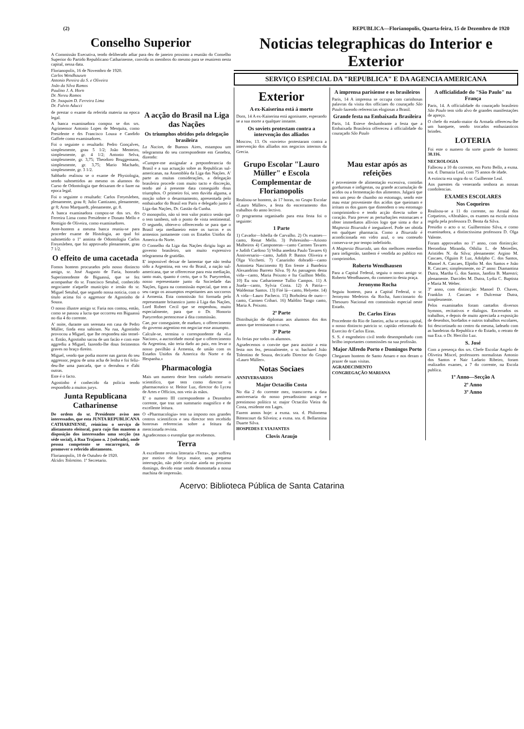(2) REPUBLICA—Florianopolis, Quarta-feira, 15 de Dezembro de 1920
Conselho Superior
A Commissão Executiva, tendo deliberado adiar para dez de janeiro proximo a reunião do Conselho Superior do Partido Republicano Catharinense, convida os membros do mesmo para se reunirem nesta capital, nessa data.
Florianopolis, 16 de Novembro de 1920.
Carlos Wendhausen
Antonio Pereira da S. e Oliveira
João da Silva Ramos
Paulino J. A. Horn
Dr. Nereu Ramos
Dr. Joaquim D. Ferreira Lima
Dr. Fulvio Aducci
de prestar o exame da referida materia na epoca legal.
A banca examinadora compoz se dos srs. Agrimensor Antonio Lopes de Mesquita, como Presidente e drs Francisco Louza e Candido Gaffrée como examinadores.
Foi o seguinte o resultado: Pedro Gonçalves, simplesmente, grau 5 1/2; João Menteiro, simplesmente, gr. 4 1/2; Antonio Selva, simplesmente, gr. 3,75; Theodoro Bruggemann, simplesmente, gr. 3,75; Mario Machado, simplesmente, gr. 3 1/2.
Sabbado realisou se o exame de Physiologia, sendo submettidos ao mesmo os alumnos do Curso de Odontologia que deixaram de o fazer na epoca legal.
Foi o seguinte o resultado: Carlos Freyesleben, plenamente, grau 8; Julio Cantizano, plenamente, gr 8; Arno Marquardt, plenamente, gr. 8.
A banca examinadora compoz-se dos srs. drs Ferreira Lima como Presidente e Donato Mello e Remigio de Oliveira, como examinadores.
Ante-hontem a mesma banca reuniu-se para proceder exame de Histologia, ao qual foi submettido o 1º annista de Odontologia Carlos Freyesleben, que foi approvado plenamente, grau 7 1/2.
O effeito de uma cacetada
Fomos hontem procurados pelo nosso distincto amigo, sr. José Augusto de Faria, honrado Superintendente de Biguassú, que se fez acompanhar do sr. Francisco Setubal, conhecido negociante n'aquelle municipio e irmão do sr. Miguel Setubal, que segundo nossa noticia, com o titulo acima foi o aggressor de Agostinho de Souza.
O nosso illustre amigo sr. Faria nos contou, então, como se passou a lucta que occorreu em Biguassú no dia 4 do corrente.
A' noite, durante um serenata em casa de Pedro Müller, finda esta sahiram. Na rua, Agostinho provocou a Miguel, que lhe respondeu não temel-o. Então, Agostinho sacou de um facão e com este aggrediu a Miguel, fazendo-lhe dous ferimentos graves no braço direito.
Miguel, vendo que podia morrer nas garras do seu aggressor, pegou de uma acha de lenha e foi feliz-deu-lhe uma pancada, que o derrubou e d'ahi outras.
Este é o facto.
Agostinho é conhecido da policia tendo respondido a muitos jurys.
Junta Republicana Catharinense
De ordem do sr. Presidente aviso aos interessados, que esta JUNTA REPUBLICANA CATHARINENSE, reiniciou o serviço de alistamento eleitoral, para cujo fim mantem a disposição dos interessados uma secção (na séde social), á Rua Trajano n. 2 (sobrado), onde pessoa competente se encarregará, de promover o referido alistamento.
Florianopolis, 18 de Outubro de 1920.
Alcides Tolentino. 1º Secretario.
A acção do Brasil na Liga das Nações
Os triumphos obtidos pela delegação brasileira
La Nacion, de Buenos Aires, estampou um telegramma do seu correspondente em Genebra, dizendo:
«Cumpre-me assignalar a preponderancia do Brasil e a sua actuação sobre as Republicas sul-americanas, na Assembléa da Liga das Nações. A' parte as muitas considerações, a delegação brasileira procede com muito tacto e discreção, tendo até á presente data conseguido dous triumphos. O primeiro foi, sem duvida alguma, a moção sobre o desarmamento, apresentada pelo embaixador do Brasil em Paris e delegado junto á Liga das Nações, Dr. Gastão da Cunha.
O monopolio, não só tem valor pratico senão que o tem tambem, sob o ponto de vista sentimental. O segundo, obteve-o offerecendo se para que o Brasil seja medianeiro entre os turcos e os armenios juntamente com os Estados Unidos da America do Norte.
O Conselho da Liga das Nações dirigiu logo ao governo brasileiro, um muito expressivo telegramma de gratidão.
E' impossivel deixar de lamentar que não tenha sido a Argentina, em vez do Brasil, a nação sul-americana, que se offerecesse para esta mediação, tanto mais, quanto é certo, que o Sr. Pueyrredon, nosso representante junto da Sociedade das Nações, figura na commissão especial, que tem a seu cargo os assumptos respeitantes aos soccorros á Armenia. Esta commissão foi formada pelo representante britannico junto á Liga das Nações, Lord Robert Cecil que se empenhou, muito especialmente, para que o Dr. Honorio Pueyrredon pertencesse á dita commissão.
Cae, por conseguinte, de maduro, o offerecimento do governo argentino em negociar esse assumpto.
Calcule-se, termina o correspondente da «La Nacion», a auctoridade moral que o offerecimento da Argentina, não teria dado ao paiz, em levar o nosso pavilhão á Armenia, de união com os Estados Unidos da America do Norte e da Hespanha.»
Pharmacologia
Mais um numero deste bem cuidado mensario scientifico, que tem como director o pharmaceutico sr. Heitor Luz, director do Lyceu de Artes e Officios, nos veio ás mãos.
E' o numero III correspondente a Dezembro corrente, que traz um summario magnifico e de excellente leitura.
O «Pharmacologia» tem sa imposto nos grandes centros scientificos e seu director tem recebido honrosas referencias sobre a feitura da mencionada revista.
Agradecemos o exemplar que recebemos.
Terra
A excellente revista litteraria «Terra», que soffreu por motivo de força maior, uma pequena interrupção, não póde circular ainda no proximo domingo, devido estar sendo desmontada a nossa machina de impressão.
Noticias telegraphicas do Interior e Exterior
SERVIÇO ESPECIAL DA "REPUBLICA" E DA AGENCIA AMERICANA
Exterior
A ex-Kaiserina está á morte
Dorn, 14 A ex-Kaiserina está agonisante, esperando se a sua morte a qualquer instante.
Os soviets protestam contra a intervenção dos alliados
Moscow, 13. Os «soviets» protestaram contra a intervenção dos alliados nos negocios internos da Grecia.
A imprensa parisiense e os brasileiros
Paris, 14 A imprensa se occupa com carinhosas palavras da visita dos officiaes do couraçado São Paulo fazendo referencias elogiosas a Brasil.
Grande festa na Embaixada Brasileira
Paris, 14. Esteve deslumbrante a festa que a Embaixada Brasileira offereceu á officialidade do couraçado São Paulo
A officialidade do "São Paulo" na França
Paris, 14. A officialidade do couraçado brasileiro São Paulo tem sido alvo de grandes manifestações de apreço.
O chefe do estado-maior da Armada offereceu-lhe um banquete, sendo trocados enthusiasticos brindes.
LOTERIA
Foi este o numero da sorte grande de hontem: 38.116.
Grupo Escolar "Lauro Müller" e Escola Complementar de Florianopolis
Realisou-se hontem, ás 17 horas, no Grupo Escolar «Lauro Müller», a festa do encerramento dos trabalhos do anno lectivo.
O programma organisado para esta festa foi o seguinte:
1 Parte
1) Cavador—Isbella de Carvalho. 2) Os exames—canto, Renat Mello. 3) Pobresinho—Ariosto Malheiros 4) Camponeras—canto Carmen Tavares e Judith Cardoso 5) Velha anedota Paulo Tavares 6) Anniversario—canto, Judith P. Bastos Oliveira e Olga Vicchetti. 7) Canarinho dobradó—canto Antonieta Nascimento 8) Em frente á Bandeira Alexandrino Barreto Silva. 9) As passagens desta vida—canto, Maria Peixoto e Ita Guilhon Mello. 10) Eu sou Catharinense Tullio Campos. 11) A Joada—canto, Sylvia Costa. 12) A Patria—Waldemar Santos. 13) Fité lá—canto, Helyette. 14) A vida—Lauro Pacheco. 15) Borboleta de ouro—canto, Carmen Cribari. 16) Maldito Tango canto, Maria A. Peixoto.
2ª Parte
Distribuição de diplomas aos alumnos dos 4os annos que terminaram o curso.
3ª Parte
As ferias por todos os alumnos.
Agradecemos o convite que para assistir a esta festa nos fez, pessoalmente, o sr. bacharel João Tolentino de Souza, decicado Director do Grupo «Lauro Müller».
Notas Sociaes
ANNIVERSARIOS
Major Octacilio Costa
No dia 2 do corrente mez, transcorreu a data anniversaria do nosso prezadissimo amigo e prestimoso político sr. major Octacilio Vieira da Costa, residente em Lages.
Fazem annos hoje: a exma. sra. d. Philomena Bittencourt da Silveira; a exma. sra. d. Bellarmina Duarte Silva.
HOSPEDES E VIAJANTES
Clovis Araujo
Mau estar após as refeições
é proveniente de alimentação excessiva, comidas gordurosas e indigestas, ou grande accumulação de acidos ou a fermentação dos alimentos. Julgará que tem um peso de chumbo no estomago, sendo este mau estar proveniente dos acidos que queimam e irritam os dos gazes que distendem o seu estomago comprimindo-o e tendo acção directa sobre o coração. Para prever as perturbações estomacaes e obter immediatos allivios logo que sinta a dor a Magnesia Bisurada é inegualavel. Pode ser obtida em qualquer pharmacia. Como a Bisurada é acondicionada em vidro azul, o seu conteudo conserva-se por tempo indefinido.
A Magnesia Bisurada, um dos melhores remedios para indigestão, tambem é vendida ao publico em comprimidos.
Roberto Wendhausen
Para a Capital Federal, seguiu o nosso amigo sr. Roberto Wendhausen, do commercio desta praça.
Jeronymo Rocha
Seguiu hontem, para a Capital Federal, o sr. Jeronymo Medeiros da Rocha, funccionario do Thesouro Nacional em commissão especial neste Estado.
Dr. Carlos Eiras
Procedente do Rio de Janeiro, acha se nesta capital, o nosso distincto patricio sr. capitão reformado do Exercito dr Carlos Eiras.
S. S. é engenheiro civil tendo desempenhado com brilho importantes commissões na sua profissão.
Major Alfredo Porto e Domingos Porto
Chegaram hontem de Santo Amaro e nos deram o prazer de suas visitas.
AGRADECIMENTO
CONGREGAÇÃO MARIANA
NECROLOGIA
Falleceu a 10 do corrente, em Porto Bello, a exma. sra. d. Damazia Leal, com 75 annos de idade.
A extincta era sogra do sr. Guilherme Leal.
Aos parentes da veneranda senhora as nossas condolencias.
EXAMES ESCOLARES
Nos Coqueiros
Realisou-se a 11 do corrente, no Arraial dos Coqueiros, «Abrahão», os exames na escola mixta regida pela professora D. Benta da Silva.
Presidio o acto o sr. Guilhermino Silva, e como examinadora, a distinctissima professora D. Olga Valente.
Foram approvados no 1º anno, com distincção: Herondina Miranda, Othilia L. de Meirelles, Aristides N. da Silva; plenamente: Argino M. Cascaes, Olguim P. Luz, Adolpho C. dos Santos, Manoel A. Cascaes, Elpidio M. dos Santos e João R. Cascaes; simplesmente, no 2º anno: Diamantina Dutra, Martha G. dos Santos, Jandira B. Marestri; plenamente. Darcides M. Dutra, Lydia C. Baptista e Maria M. Weber.
3º anno, com distincção: Manoel D. Chaves, Franklin J. Cascaes e Dulcemar Dutra, simplesmente.
Pelos examinados foram cantados diversos hymnos, recitativos e dialogos. Encerrados os trabalhos, e depois de muito apreciada a exposição de desenhos, bordados e outros trabalhos escolares, foi descortinado no centro da mesma, ladeado com as bandeiras da Republica e do Estado, o retrato de sua Exa. o Dr. Hercilio Luz.
S. José
Com a presença dos srs. Chefe Escolar Angelo de Oliveira Miscel, professores normalistas Antonio dos Santos e Nair Ladario Ribeiro, foram realizados exames, a 7 do corrente, na Escola publica.
1º Anno—Secção A
2º Anno
3º Anno
Acervo: Biblioteca Pública de Santa Catarina